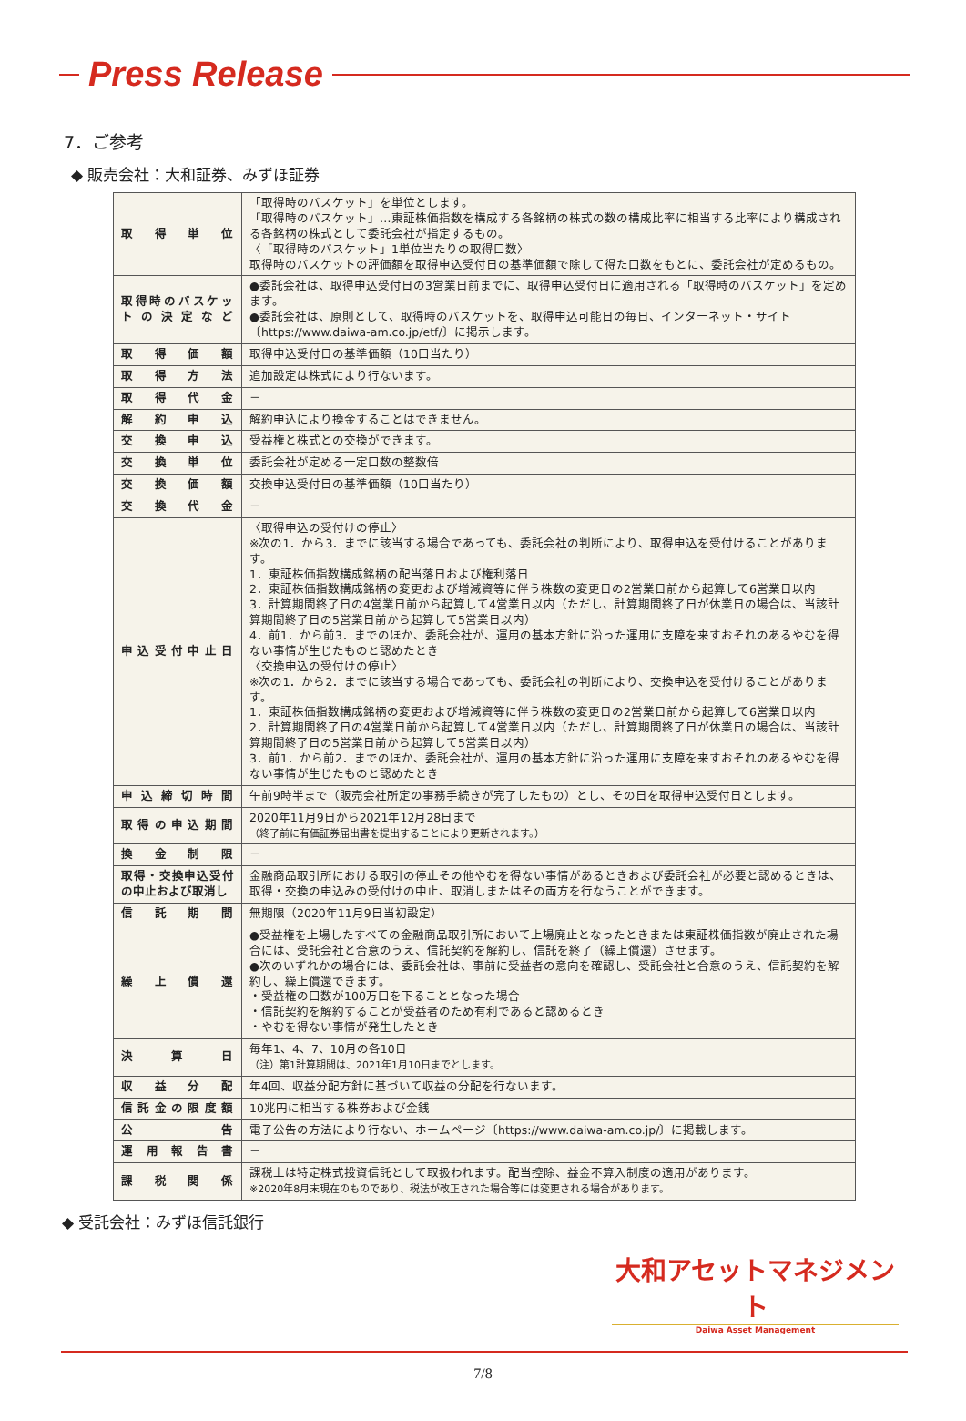Press Release
7．ご参考
◆ 販売会社：大和証券、みずほ証券
| 取得単位 | 「取得時のバスケット」を単位とします。 「取得時のバスケット」…東証株価指数を構成する各銘柄の株式の数の構成比率に相当する比率により構成される各銘柄の株式として委託会社が指定するもの。 〈「取得時のバスケット」1単位当たりの取得口数〉 取得時のバスケットの評価額を取得申込受付日の基準価額で除して得た口数をもとに、委託会社が定めるもの。 |
| 取得時のバスケットの決定など | ●委託会社は、取得申込受付日の3営業日前までに、取得申込受付日に適用される「取得時のバスケット」を定めます。 ●委託会社は、原則として、取得時のバスケットを、取得申込可能日の毎日、インターネット・サイト〔https://www.daiwa-am.co.jp/etf/〕に掲示します。 |
| 取得価額 | 取得申込受付日の基準価額（10口当たり） |
| 取得方法 | 追加設定は株式により行ないます。 |
| 取得代金 | － |
| 解約申込 | 解約申込により換金することはできません。 |
| 交換申込 | 受益権と株式との交換ができます。 |
| 交換単位 | 委託会社が定める一定口数の整数倍 |
| 交換価額 | 交換申込受付日の基準価額（10口当たり） |
| 交換代金 | － |
| 申込受付中止日 | 〈取得申込の受付けの停止〉 ※次の1．から3．までに該当する場合であっても、委託会社の判断により、取得申込を受付けることがあります。 1．東証株価指数構成銘柄の配当落日および権利落日 2．東証株価指数構成銘柄の変更および増減資等に伴う株数の変更日の2営業日前から起算して6営業日以内 3．計算期間終了日の4営業日前から起算して4営業日以内（ただし、計算期間終了日が休業日の場合は、当該計算期間終了日の5営業日前から起算して5営業日以内） 4．前1．から前3．までのほか、委託会社が、運用の基本方針に沿った運用に支障を来すおそれのあるやむを得ない事情が生じたものと認めたとき 〈交換申込の受付けの停止〉 ※次の1．から2．までに該当する場合であっても、委託会社の判断により、交換申込を受付けることがあります。 1．東証株価指数構成銘柄の変更および増減資等に伴う株数の変更日の2営業日前から起算して6営業日以内 2．計算期間終了日の4営業日前から起算して4営業日以内（ただし、計算期間終了日が休業日の場合は、当該計算期間終了日の5営業日前から起算して5営業日以内） 3．前1．から前2．までのほか、委託会社が、運用の基本方針に沿った運用に支障を来すおそれのあるやむを得ない事情が生じたものと認めたとき |
| 申込締切時間 | 午前9時半まで（販売会社所定の事務手続きが完了したもの）とし、その日を取得申込受付日とします。 |
| 取得の申込期間 | 2020年11月9日から2021年12月28日まで （終了前に有価証券届出書を提出することにより更新されます。） |
| 換金制限 | － |
| 取得・交換申込受付の中止および取消し | 金融商品取引所における取引の停止その他やむを得ない事情があるときおよび委託会社が必要と認めるときは、取得・交換の申込みの受付けの中止、取消しまたはその両方を行なうことができます。 |
| 信託期間 | 無期限（2020年11月9日当初設定） |
| 繰上償還 | ●受益権を上場したすべての金融商品取引所において上場廃止となったときまたは東証株価指数が廃止された場合には、受託会社と合意のうえ、信託契約を解約し、信託を終了（繰上償還）させます。 ●次のいずれかの場合には、委託会社は、事前に受益者の意向を確認し、受託会社と合意のうえ、信託契約を解約し、繰上償還できます。 ・受益権の口数が100万口を下ることとなった場合 ・信託契約を解約することが受益者のため有利であると認めるとき ・やむを得ない事情が発生したとき |
| 決算日 | 毎年1、4、7、10月の各10日 （注）第1計算期間は、2021年1月10日までとします。 |
| 収益分配 | 年4回、収益分配方針に基づいて収益の分配を行ないます。 |
| 信託金の限度額 | 10兆円に相当する株券および金銭 |
| 公告 | 電子公告の方法により行ない、ホームページ〔https://www.daiwa-am.co.jp/〕に掲載します。 |
| 運用報告書 | － |
| 課税関係 | 課税上は特定株式投資信託として取扱われます。配当控除、益金不算入制度の適用があります。 ※2020年8月末現在のものであり、税法が改正された場合等には変更される場合があります。 |
◆ 受託会社：みずほ信託銀行
大和アセットマネジメント
Daiwa Asset Management
7/8